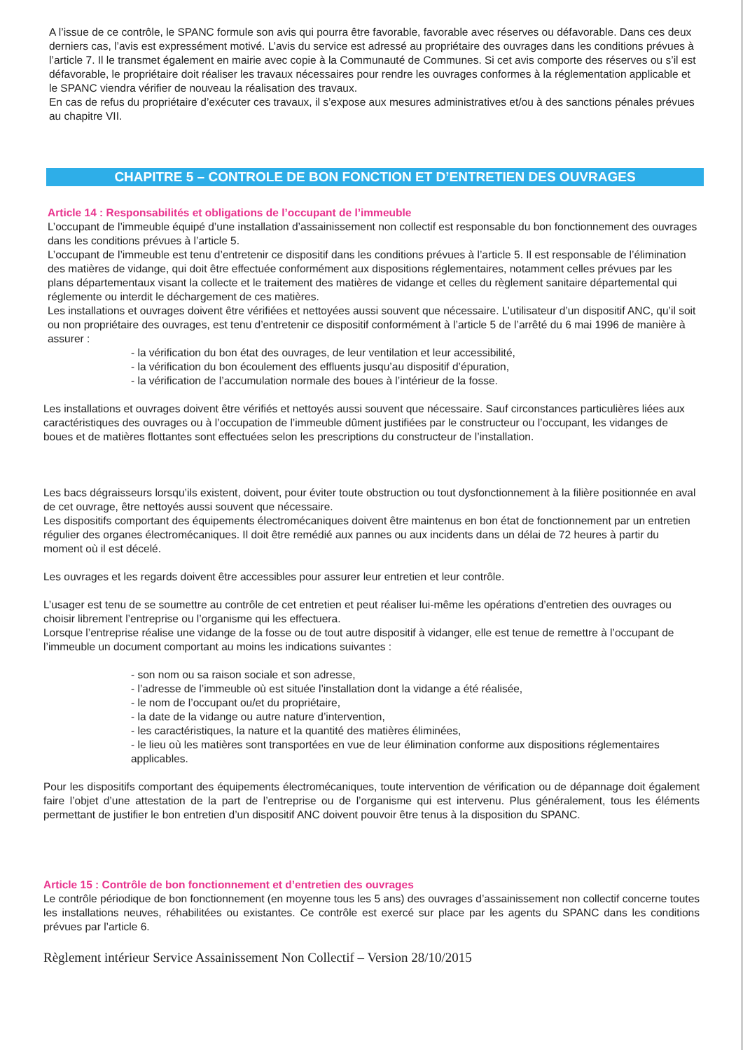A l’issue de ce contrôle, le SPANC formule son avis qui pourra être favorable, favorable avec réserves ou défavorable. Dans ces deux derniers cas, l’avis est expressément motivé. L’avis du service est adressé au propriétaire des ouvrages dans les conditions prévues à l’article 7. Il le transmet également en mairie avec copie à la Communauté de Communes. Si cet avis comporte des réserves ou s’il est défavorable, le propriétaire doit réaliser les travaux nécessaires pour rendre les ouvrages conformes à la réglementation applicable et le SPANC viendra vérifier de nouveau la réalisation des travaux.
En cas de refus du propriétaire d’exécuter ces travaux, il s’expose aux mesures administratives et/ou à des sanctions pénales prévues au chapitre VII.
CHAPITRE 5 – CONTROLE DE BON FONCTION ET D’ENTRETIEN DES OUVRAGES
Article 14 : Responsabilités et obligations de l’occupant de l’immeuble
L’occupant de l’immeuble équipé d’une installation d’assainissement non collectif est responsable du bon fonctionnement des ouvrages dans les conditions prévues à l’article 5.
L’occupant de l’immeuble est tenu d’entretenir ce dispositif dans les conditions prévues à l’article 5. Il est responsable de l’élimination des matières de vidange, qui doit être effectuée conformément aux dispositions réglementaires, notamment celles prévues par les plans départementaux visant la collecte et le traitement des matières de vidange et celles du règlement sanitaire départemental qui réglemente ou interdit le déchargement de ces matières.
Les installations et ouvrages doivent être vérifiées et nettoyées aussi souvent que nécessaire. L’utilisateur d’un dispositif ANC, qu’il soit ou non propriétaire des ouvrages, est tenu d’entretenir ce dispositif conformément à l’article 5 de l’arrêté du 6 mai 1996 de manière à assurer :
- la vérification du bon état des ouvrages, de leur ventilation et leur accessibilité,
- la vérification du bon écoulement des effluents jusqu’au dispositif d’épuration,
- la vérification de l’accumulation normale des boues à l’intérieur de la fosse.
Les installations et ouvrages doivent être vérifiés et nettoyés aussi souvent que nécessaire. Sauf circonstances particulières liées aux caractéristiques des ouvrages ou à l’occupation de l’immeuble dûment justifiées par le constructeur ou l’occupant, les vidanges de boues et de matières flottantes sont effectuées selon les prescriptions du constructeur de l’installation.
Les bacs dégraisseurs lorsqu’ils existent, doivent, pour éviter toute obstruction ou tout dysfonctionnement à la filière positionnée en aval de cet ouvrage, être nettoyés aussi souvent que nécessaire.
Les dispositifs comportant des équipements électromécaniques doivent être maintenus en bon état de fonctionnement par un entretien régulier des organes électromécaniques. Il doit être remédié aux pannes ou aux incidents dans un délai de 72 heures à partir du moment où il est décelé.
Les ouvrages et les regards doivent être accessibles pour assurer leur entretien et leur contrôle.
L’usager est tenu de se soumettre au contrôle de cet entretien et peut réaliser lui-même les opérations d’entretien des ouvrages ou choisir librement l’entreprise ou l’organisme qui les effectuera.
Lorsque l’entreprise réalise une vidange de la fosse ou de tout autre dispositif à vidanger, elle est tenue de remettre à l’occupant de l’immeuble un document comportant au moins les indications suivantes :
- son nom ou sa raison sociale et son adresse,
- l’adresse de l’immeuble où est située l’installation dont la vidange a été réalisée,
- le nom de l’occupant ou/et du propriétaire,
- la date de la vidange ou autre nature d’intervention,
- les caractéristiques, la nature et la quantité des matières éliminées,
- le lieu où les matières sont transportées en vue de leur élimination conforme aux dispositions réglementaires applicables.
Pour les dispositifs comportant des équipements électromécaniques, toute intervention de vérification ou de dépannage doit également faire l’objet d’une attestation de la part de l’entreprise ou de l’organisme qui est intervenu. Plus généralement, tous les éléments permettant de justifier le bon entretien d’un dispositif ANC doivent pouvoir être tenus à la disposition du SPANC.
Article 15 : Contrôle de bon fonctionnement et d’entretien des ouvrages
Le contrôle périodique de bon fonctionnement (en moyenne tous les 5 ans) des ouvrages d’assainissement non collectif concerne toutes les installations neuves, réhabilitées ou existantes. Ce contrôle est exercé sur place par les agents du SPANC dans les conditions prévues par l’article 6.
Règlement intérieur Service Assainissement Non Collectif – Version 28/10/2015